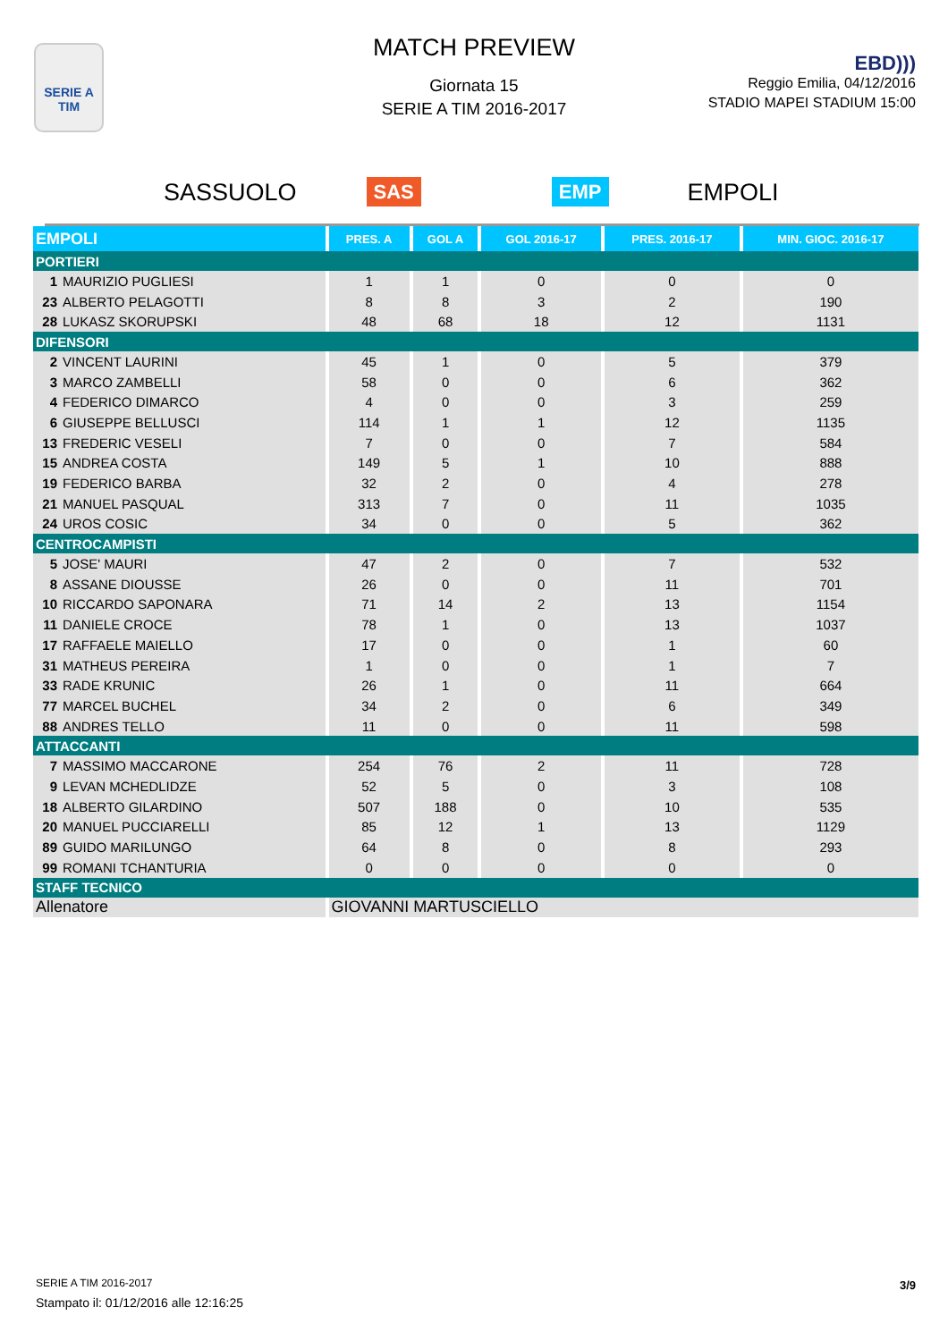SERIE A
TIM
MATCH PREVIEW
Giornata 15
SERIE A TIM 2016-2017
EBD)))
Reggio Emilia, 04/12/2016
STADIO MAPEI STADIUM 15:00
SASSUOLO SAS EMP EMPOLI
| EMPOLI | PRES. A | GOL A | GOL 2016-17 | PRES. 2016-17 | MIN. GIOC. 2016-17 |
| --- | --- | --- | --- | --- | --- |
| PORTIERI | | | | | |
| 1 MAURIZIO PUGLIESI | 1 | 1 | 0 | 0 | 0 |
| 23 ALBERTO PELAGOTTI | 8 | 8 | 3 | 2 | 190 |
| 28 LUKASZ SKORUPSKI | 48 | 68 | 18 | 12 | 1131 |
| DIFENSORI | | | | | |
| 2 VINCENT LAURINI | 45 | 1 | 0 | 5 | 379 |
| 3 MARCO ZAMBELLI | 58 | 0 | 0 | 6 | 362 |
| 4 FEDERICO DIMARCO | 4 | 0 | 0 | 3 | 259 |
| 6 GIUSEPPE BELLUSCI | 114 | 1 | 1 | 12 | 1135 |
| 13 FREDERIC VESELI | 7 | 0 | 0 | 7 | 584 |
| 15 ANDREA COSTA | 149 | 5 | 1 | 10 | 888 |
| 19 FEDERICO BARBA | 32 | 2 | 0 | 4 | 278 |
| 21 MANUEL PASQUAL | 313 | 7 | 0 | 11 | 1035 |
| 24 UROS COSIC | 34 | 0 | 0 | 5 | 362 |
| CENTROCAMPISTI | | | | | |
| 5 JOSE' MAURI | 47 | 2 | 0 | 7 | 532 |
| 8 ASSANE DIOUSSE | 26 | 0 | 0 | 11 | 701 |
| 10 RICCARDO SAPONARA | 71 | 14 | 2 | 13 | 1154 |
| 11 DANIELE CROCE | 78 | 1 | 0 | 13 | 1037 |
| 17 RAFFAELE MAIELLO | 17 | 0 | 0 | 1 | 60 |
| 31 MATHEUS PEREIRA | 1 | 0 | 0 | 1 | 7 |
| 33 RADE KRUNIC | 26 | 1 | 0 | 11 | 664 |
| 77 MARCEL BUCHEL | 34 | 2 | 0 | 6 | 349 |
| 88 ANDRES TELLO | 11 | 0 | 0 | 11 | 598 |
| ATTACCANTI | | | | | |
| 7 MASSIMO MACCARONE | 254 | 76 | 2 | 11 | 728 |
| 9 LEVAN MCHEDLIDZE | 52 | 5 | 0 | 3 | 108 |
| 18 ALBERTO GILARDINO | 507 | 188 | 0 | 10 | 535 |
| 20 MANUEL PUCCIARELLI | 85 | 12 | 1 | 13 | 1129 |
| 89 GUIDO MARILUNGO | 64 | 8 | 0 | 8 | 293 |
| 99 ROMANI TCHANTURIA | 0 | 0 | 0 | 0 | 0 |
| STAFF TECNICO | | | | | |
| Allenatore | GIOVANNI MARTUSCIELLO | | | | |
SERIE A TIM 2016-2017
Stampato il: 01/12/2016 alle 12:16:25
3/9